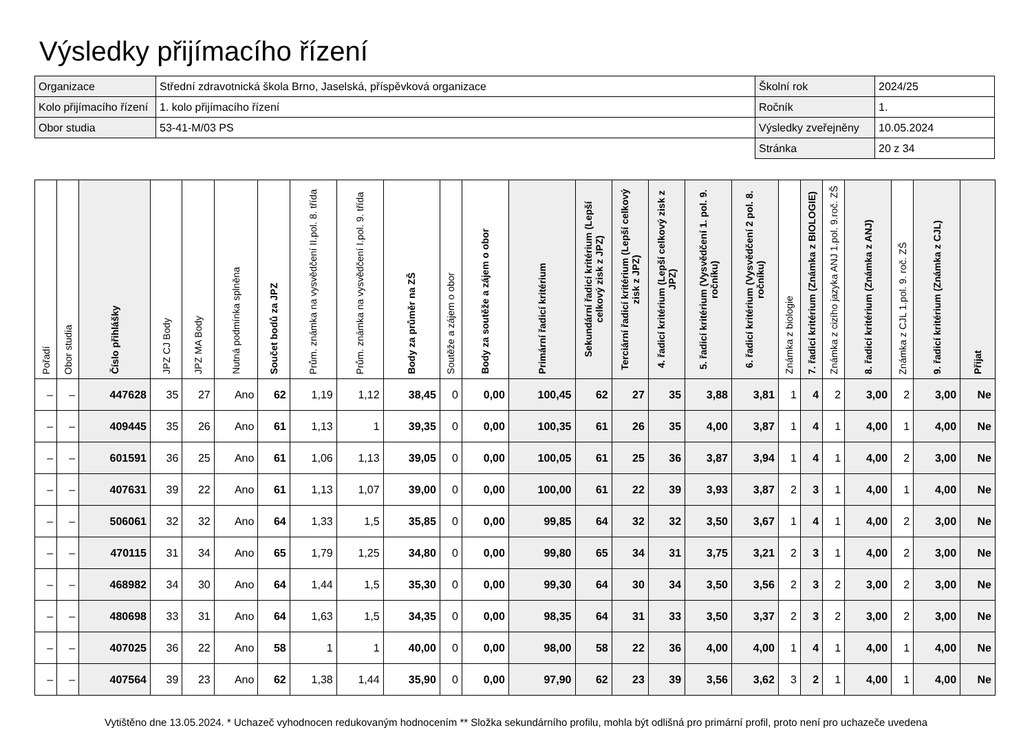Výsledky přijímacího řízení
| Organizace | Střední zdravotnická škola Brno, Jaselská, příspěvková organizace | Školní rok | 2024/25 |
| Kolo přijímacího řízení | 1. kolo přijímacího řízení | Ročník | 1. |
| Obor studia | 53-41-M/03 PS | Výsledky zveřejněny | 10.05.2024 |
| | | Stránka | 20 z 34 |
| Pořadí | Obor studia | Číslo přihlášky | JPZ CJ Body | JPZ MA Body | Nutná podmínka splněna | Součet bodů za JPZ | Prům. známka na vysvědčení II.pol. 8. třída | Prům. známka na vysvědčení I.pol. 9. třída | Body za průměr na ZŠ | Soutěže a zájem o obor | Body za soutěže a zájem o obor | Primární řadicí kritérium | Sekundární řadicí kritérium (Lepší celkový zisk z JPZ) | Terciární řadicí kritérium (Lepší celkový zisk z JPZ) | 4. řadicí kritérium (Lepší celkový zisk z JPZ) | 5. řadicí kritérium (Vysvědčení 1. pol. 9. ročníku) | 6. řadicí kritérium (Vysvědčení 2 pol. 8. ročníku) | Známka z biologie | 7. řadicí kritérium (Známka z BIOLOGIE) | Známka z cizího jazyka ANJ 1.pol. 9.roč. ZŠ | 8. řadicí kritérium (Známka z ANJ) | Známka z CJL 1.pol. 9. roč. ZŠ | 9. řadicí kritérium (Známka z CJL) | Přijat |
| --- | --- | --- | --- | --- | --- | --- | --- | --- | --- | --- | --- | --- | --- | --- | --- | --- | --- | --- | --- | --- | --- | --- | --- | --- |
| – | – | 447628 | 35 | 27 | Ano | 62 | 1,19 | 1,12 | 38,45 | 0 | 0,00 | 100,45 | 62 | 27 | 35 | 3,88 | 3,81 | 1 | 4 | 2 | 3,00 | 2 | 3,00 | Ne |
| – | – | 409445 | 35 | 26 | Ano | 61 | 1,13 | 1 | 39,35 | 0 | 0,00 | 100,35 | 61 | 26 | 35 | 4,00 | 3,87 | 1 | 4 | 1 | 4,00 | 1 | 4,00 | Ne |
| – | – | 601591 | 36 | 25 | Ano | 61 | 1,06 | 1,13 | 39,05 | 0 | 0,00 | 100,05 | 61 | 25 | 36 | 3,87 | 3,94 | 1 | 4 | 1 | 4,00 | 2 | 3,00 | Ne |
| – | – | 407631 | 39 | 22 | Ano | 61 | 1,13 | 1,07 | 39,00 | 0 | 0,00 | 100,00 | 61 | 22 | 39 | 3,93 | 3,87 | 2 | 3 | 1 | 4,00 | 1 | 4,00 | Ne |
| – | – | 506061 | 32 | 32 | Ano | 64 | 1,33 | 1,5 | 35,85 | 0 | 0,00 | 99,85 | 64 | 32 | 32 | 3,50 | 3,67 | 1 | 4 | 1 | 4,00 | 2 | 3,00 | Ne |
| – | – | 470115 | 31 | 34 | Ano | 65 | 1,79 | 1,25 | 34,80 | 0 | 0,00 | 99,80 | 65 | 34 | 31 | 3,75 | 3,21 | 2 | 3 | 1 | 4,00 | 2 | 3,00 | Ne |
| – | – | 468982 | 34 | 30 | Ano | 64 | 1,44 | 1,5 | 35,30 | 0 | 0,00 | 99,30 | 64 | 30 | 34 | 3,50 | 3,56 | 2 | 3 | 2 | 3,00 | 2 | 3,00 | Ne |
| – | – | 480698 | 33 | 31 | Ano | 64 | 1,63 | 1,5 | 34,35 | 0 | 0,00 | 98,35 | 64 | 31 | 33 | 3,50 | 3,37 | 2 | 3 | 2 | 3,00 | 2 | 3,00 | Ne |
| – | – | 407025 | 36 | 22 | Ano | 58 | 1 | 1 | 40,00 | 0 | 0,00 | 98,00 | 58 | 22 | 36 | 4,00 | 4,00 | 1 | 4 | 1 | 4,00 | 1 | 4,00 | Ne |
| – | – | 407564 | 39 | 23 | Ano | 62 | 1,38 | 1,44 | 35,90 | 0 | 0,00 | 97,90 | 62 | 23 | 39 | 3,56 | 3,62 | 3 | 2 | 1 | 4,00 | 1 | 4,00 | Ne |
Vytištěno dne 13.05.2024. * Uchazeč vyhodnocen redukovaným hodnocením ** Složka sekundárního profilu, mohla být odlišná pro primární profil, proto není pro uchazeče uvedena